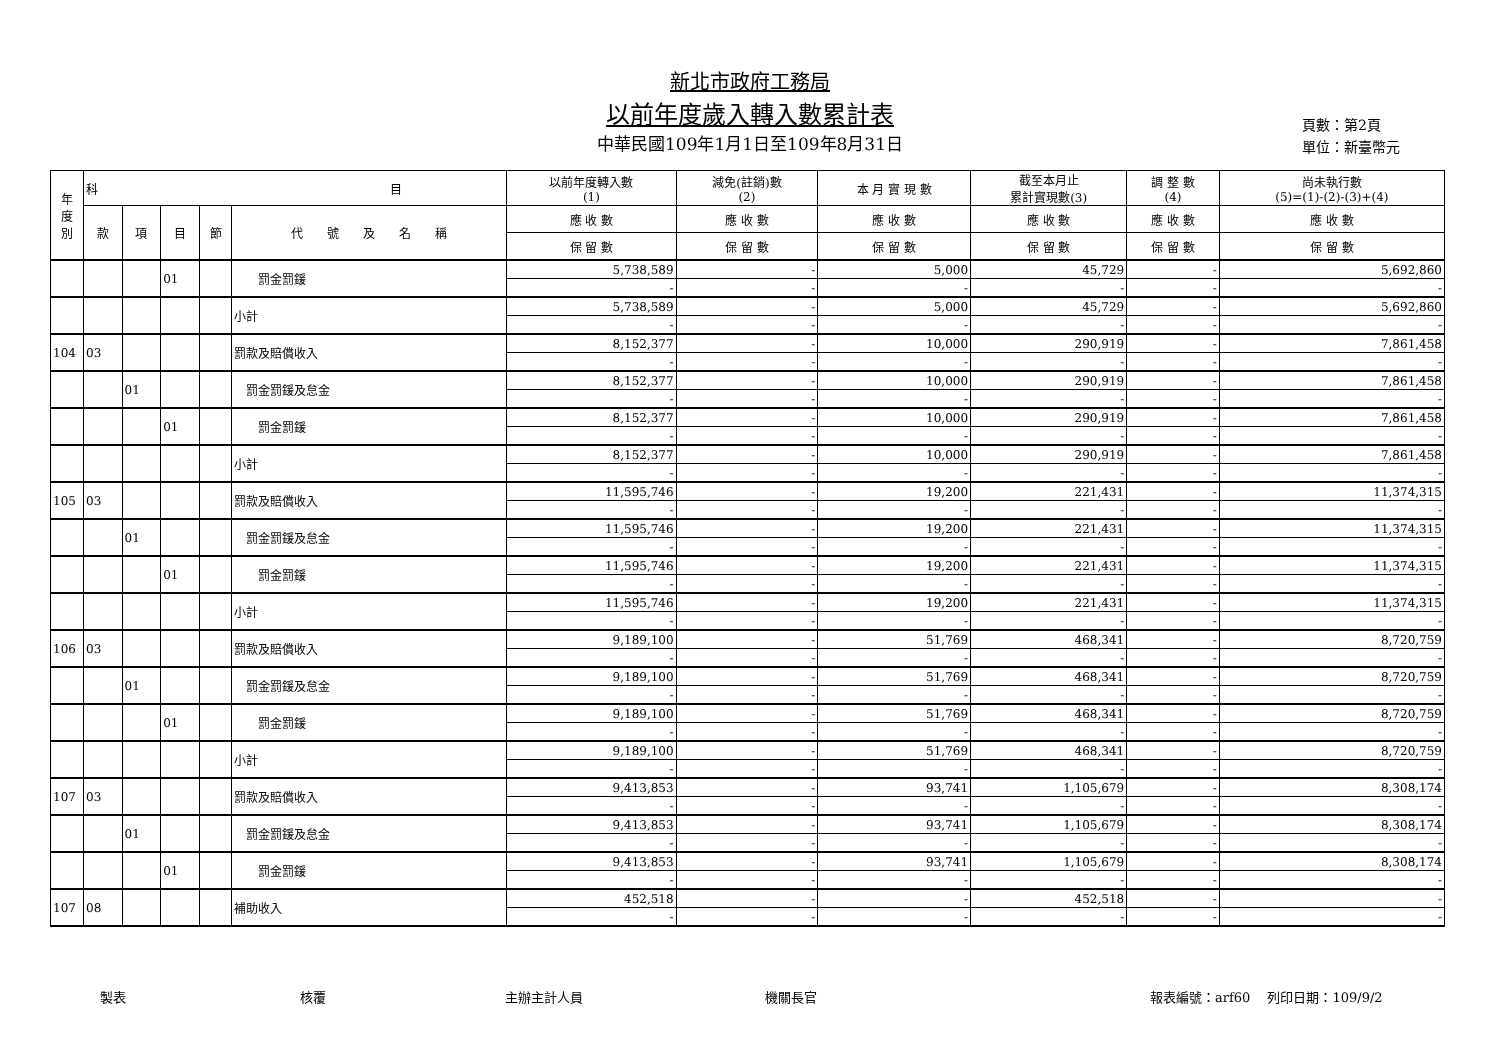新北市政府工務局
以前年度歲入轉入數累計表
中華民國109年1月1日至109年8月31日
頁數：第2頁
單位：新臺幣元
| 年 度 別 | 科 目 | | | | | 以前年度轉入數 (1) | 減免(註銷)數 (2) | 本 月 實 現 數 | 截至本月止 累計實現數(3) | 調 整 數 (4) | 尚未執行數 (5)=(1)-(2)-(3)+(4) |
| --- | --- | --- | --- | --- | --- | --- | --- | --- | --- | --- | --- |
| | 款 | 項 | 目 | 節 | 代 號 及 名 稱 | 應 收 數 | 應 收 數 | 應 收 數 | 應 收 數 | 應 收 數 | 應 收 數 |
| | | | | | | 保 留 數 | 保 留 數 | 保 留 數 | 保 留 數 | 保 留 數 | 保 留 數 |
| | | | 01 | | 罰金罰鍰 | 5,738,589 | - | 5,000 | 45,729 | - | 5,692,860 |
| | | | | | | - | - | - | - | - | - |
| | | | | | 小計 | 5,738,589 | - | 5,000 | 45,729 | - | 5,692,860 |
| | | | | | | - | - | - | - | - | - |
| 104 | 03 | | | | 罰款及賠償收入 | 8,152,377 | - | 10,000 | 290,919 | - | 7,861,458 |
| | | | | | | - | - | - | - | - | - |
| | | 01 | | | 罰金罰鍰及怠金 | 8,152,377 | - | 10,000 | 290,919 | - | 7,861,458 |
| | | | | | | - | - | - | - | - | - |
| | | | 01 | | 罰金罰鍰 | 8,152,377 | - | 10,000 | 290,919 | - | 7,861,458 |
| | | | | | | - | - | - | - | - | - |
| | | | | | 小計 | 8,152,377 | - | 10,000 | 290,919 | - | 7,861,458 |
| | | | | | | - | - | - | - | - | - |
| 105 | 03 | | | | 罰款及賠償收入 | 11,595,746 | - | 19,200 | 221,431 | - | 11,374,315 |
| | | | | | | - | - | - | - | - | - |
| | | 01 | | | 罰金罰鍰及怠金 | 11,595,746 | - | 19,200 | 221,431 | - | 11,374,315 |
| | | | | | | - | - | - | - | - | - |
| | | | 01 | | 罰金罰鍰 | 11,595,746 | - | 19,200 | 221,431 | - | 11,374,315 |
| | | | | | | - | - | - | - | - | - |
| | | | | | 小計 | 11,595,746 | - | 19,200 | 221,431 | - | 11,374,315 |
| | | | | | | - | - | - | - | - | - |
| 106 | 03 | | | | 罰款及賠償收入 | 9,189,100 | - | 51,769 | 468,341 | - | 8,720,759 |
| | | | | | | - | - | - | - | - | - |
| | | 01 | | | 罰金罰鍰及怠金 | 9,189,100 | - | 51,769 | 468,341 | - | 8,720,759 |
| | | | | | | - | - | - | - | - | - |
| | | | 01 | | 罰金罰鍰 | 9,189,100 | - | 51,769 | 468,341 | - | 8,720,759 |
| | | | | | | - | - | - | - | - | - |
| | | | | | 小計 | 9,189,100 | - | 51,769 | 468,341 | - | 8,720,759 |
| | | | | | | - | - | - | - | - | - |
| 107 | 03 | | | | 罰款及賠償收入 | 9,413,853 | - | 93,741 | 1,105,679 | - | 8,308,174 |
| | | | | | | - | - | - | - | - | - |
| | | 01 | | | 罰金罰鍰及怠金 | 9,413,853 | - | 93,741 | 1,105,679 | - | 8,308,174 |
| | | | | | | - | - | - | - | - | - |
| | | | 01 | | 罰金罰鍰 | 9,413,853 | - | 93,741 | 1,105,679 | - | 8,308,174 |
| | | | | | | - | - | - | - | - | - |
| 107 | 08 | | | | 補助收入 | 452,518 | - | - | 452,518 | - | - |
| | | | | | | - | - | - | - | - | - |
製表 核覆 主辦主計人員 機關長官 報表編號：arf60 　列印日期：109/9/2